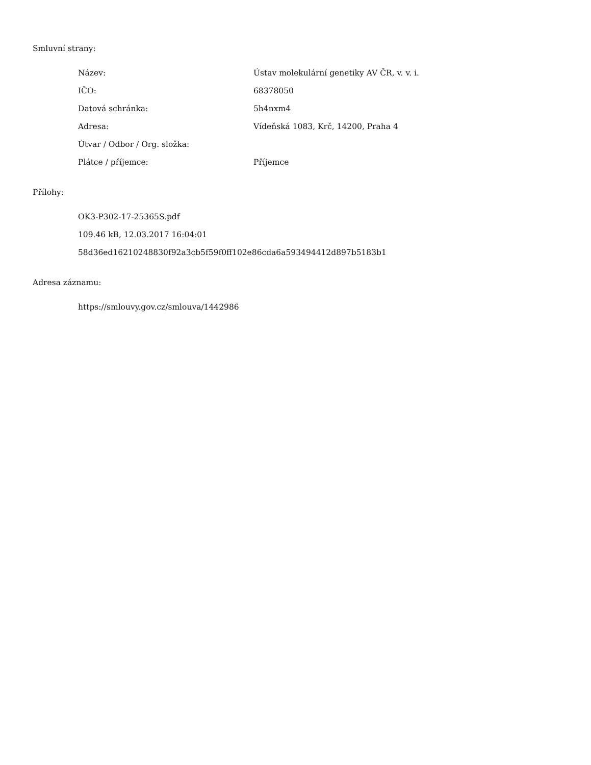Smluvní strany:
| Název: | Ústav molekulární genetiky AV ČR, v. v. i. |
| IČO: | 68378050 |
| Datová schránka: | 5h4nxm4 |
| Adresa: | Vídeňská 1083, Krč, 14200, Praha 4 |
| Útvar / Odbor / Org. složka: | |
| Plátce / příjemce: | Příjemce |
Přílohy:
OK3-P302-17-25365S.pdf
109.46 kB, 12.03.2017 16:04:01
58d36ed16210248830f92a3cb5f59f0ff102e86cda6a593494412d897b5183b1
Adresa záznamu:
https://smlouvy.gov.cz/smlouva/1442986